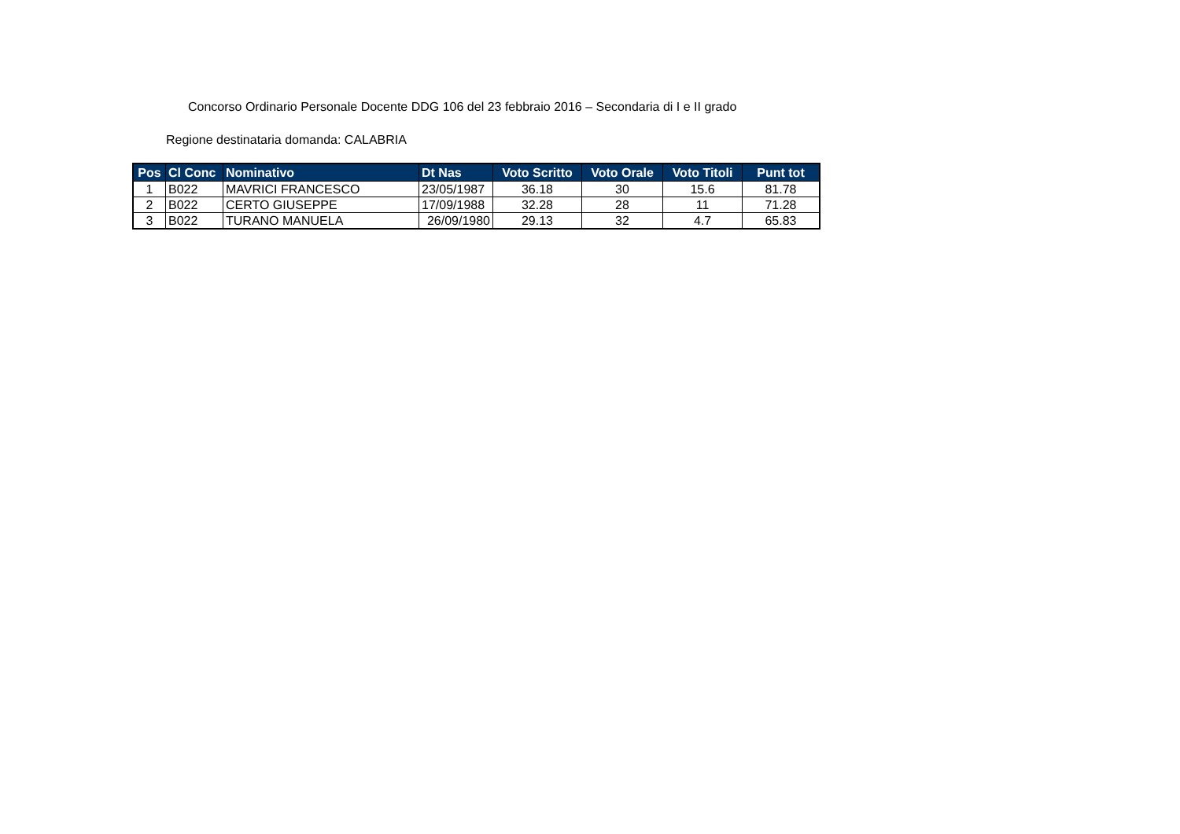Concorso Ordinario Personale Docente DDG 106 del 23 febbraio 2016 – Secondaria di I e II grado
Regione destinataria domanda: CALABRIA
| Pos | Cl Conc | Nominativo | Dt Nas | Voto Scritto | Voto Orale | Voto Titoli | Punt tot |
| --- | --- | --- | --- | --- | --- | --- | --- |
| 1 | B022 | MAVRICI FRANCESCO | 23/05/1987 | 36.18 | 30 | 15.6 | 81.78 |
| 2 | B022 | CERTO GIUSEPPE | 17/09/1988 | 32.28 | 28 | 11 | 71.28 |
| 3 | B022 | TURANO MANUELA | 26/09/1980 | 29.13 | 32 | 4.7 | 65.83 |